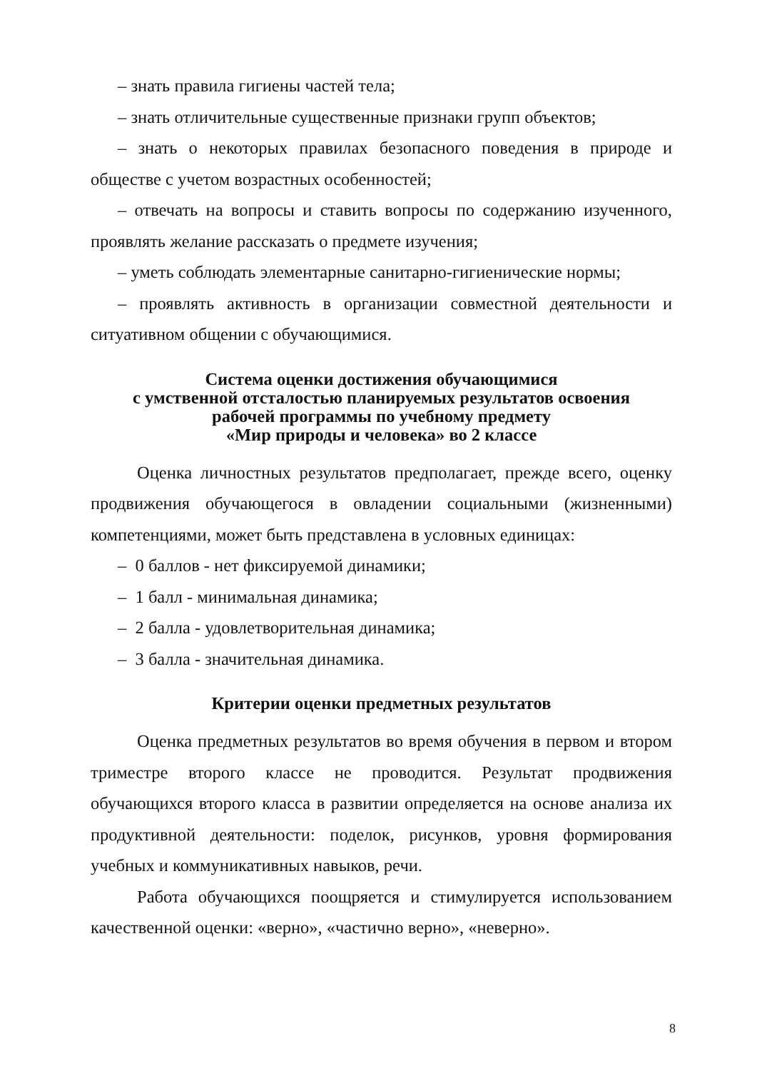– знать правила гигиены частей тела;
– знать отличительные существенные признаки групп объектов;
– знать о некоторых правилах безопасного поведения в природе и обществе с учетом возрастных особенностей;
– отвечать на вопросы и ставить вопросы по содержанию изученного, проявлять желание рассказать о предмете изучения;
– уметь соблюдать элементарные санитарно-гигиенические нормы;
– проявлять активность в организации совместной деятельности и ситуативном общении с обучающимися.
Система оценки достижения обучающимися
с умственной отсталостью планируемых результатов освоения
рабочей программы по учебному предмету
«Мир природы и человека» во 2 классе
Оценка личностных результатов предполагает, прежде всего, оценку продвижения обучающегося в овладении социальными (жизненными) компетенциями, может быть представлена в условных единицах:
– 0 баллов - нет фиксируемой динамики;
– 1 балл - минимальная динамика;
– 2 балла - удовлетворительная динамика;
– 3 балла - значительная динамика.
Критерии оценки предметных результатов
Оценка предметных результатов во время обучения в первом и втором триместре второго классе не проводится. Результат продвижения обучающихся второго класса в развитии определяется на основе анализа их продуктивной деятельности: поделок, рисунков, уровня формирования учебных и коммуникативных навыков, речи.
Работа обучающихся поощряется и стимулируется использованием качественной оценки: «верно», «частично верно», «неверно».
8